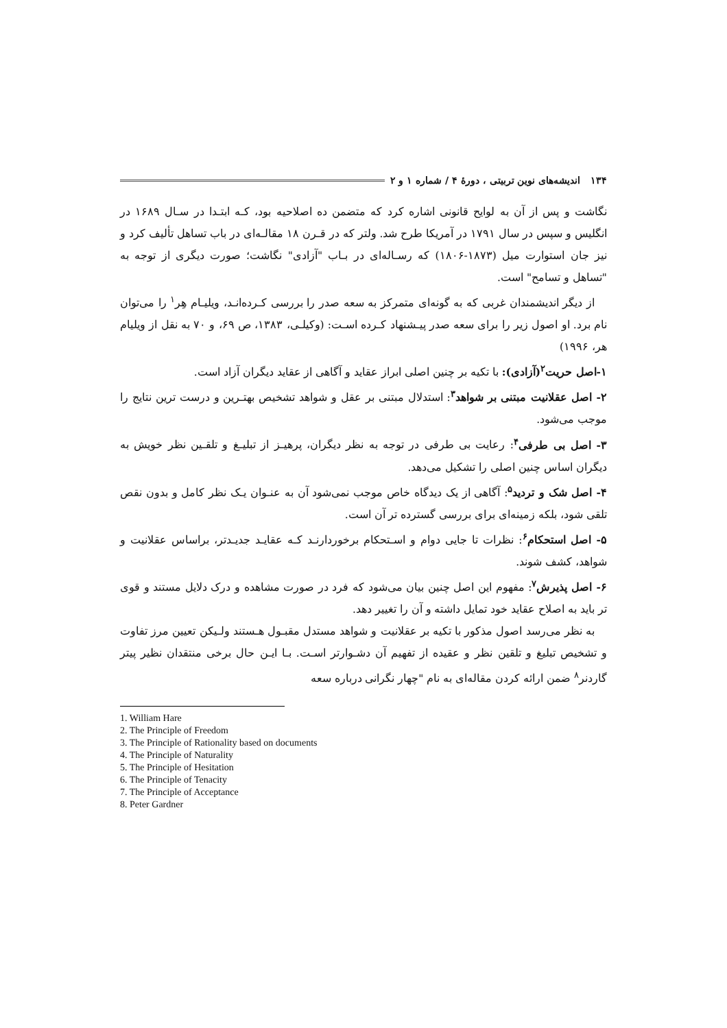۱۳۴ اندیشه‌های نوین تربیتی ، دورهٔ ۴ / شماره ۱ و ۲
نگاشت و پس از آن به لوایح قانونی اشاره کرد که متضمن ده اصلاحیه بود، کـه ابتـدا در سـال ۱۶۸۹ در انگلیس و سپس در سال ۱۷۹۱ در آمریکا طرح شد. ولتر که در قـرن ۱۸ مقالـه‌ای در باب تساهل تألیف کرد و نیز جان استوارت میل (۱۸۷۳-۱۸۰۶) که رسـاله‌ای در بـاب "آزادی" نگاشت؛ صورت دیگری از توجه به "تساهل و تسامح" است.
از دیگر اندیشمندان غربی که به گونه‌ای متمرکز به سعه صدر را بررسی کـرده‌انـد، ویلیـام هِر<sup>۱</sup> را می‌توان نام برد. او اصول زیر را برای سعه صدر پیـشنهاد کـرده اسـت: (وکیلـی، ۱۳۸۳، ص ۶۹، و ۷۰ به نقل از ویلیام هر، ۱۹۹۶)
۱-اصل حریت<sup>۲</sup>(آزادی): با تکیه بر چنین اصلی ابراز عقاید و آگاهی از عقاید دیگران آزاد است.
۲- اصل عقلانیت مبتنی بر شواهد<sup>۳</sup>: استدلال مبتنی بر عقل و شواهد تشخیص بهتـرین و درست ترین نتایج را موجب می‌شود.
۳- اصل بی طرفی<sup>۴</sup>: رعایت بی طرفی در توجه به نظر دیگران، پرهیـز از تبلیـغ و تلقـین نظر خویش به دیگران اساس چنین اصلی را تشکیل می‌دهد.
۴- اصل شک و تردید<sup>۵</sup>: آگاهی از یک دیدگاه خاص موجب نمی‌شود آن به عنـوان یـک نظر کامل و بدون نقص تلقی شود، بلکه زمینه‌ای برای بررسی گسترده تر آن است.
۵- اصل استحکام<sup>۶</sup>: نظرات تا جایی دوام و اسـتحکام برخوردارنـد کـه عقایـد جدیـدتر، براساس عقلانیت و شواهد، کشف شوند.
۶- اصل پذیرش<sup>۷</sup>: مفهوم این اصل چنین بیان می‌شود که فرد در صورت مشاهده و درک دلایل مستند و قوی تر باید به اصلاح عقاید خود تمایل داشته و آن را تغییر دهد.
به نظر می‌رسد اصول مذکور با تکیه بر عقلانیت و شواهد مستدل مقبـول هـستند ولـیکن تعیین مرز تفاوت و تشخیص تبلیغ و تلقین نظر و عقیده از تفهیم آن دشـوارتر اسـت. بـا ایـن حال برخی منتقدان نظیر پیتر گاردنر<sup>۸</sup> ضمن ارائه کردن مقاله‌ای به نام "چهار نگرانی درباره سعه
1. William Hare
2. The Principle of Freedom
3. The Principle of Rationality based on documents
4. The Principle of Naturality
5. The Principle of Hesitation
6. The Principle of Tenacity
7. The Principle of Acceptance
8. Peter Gardner